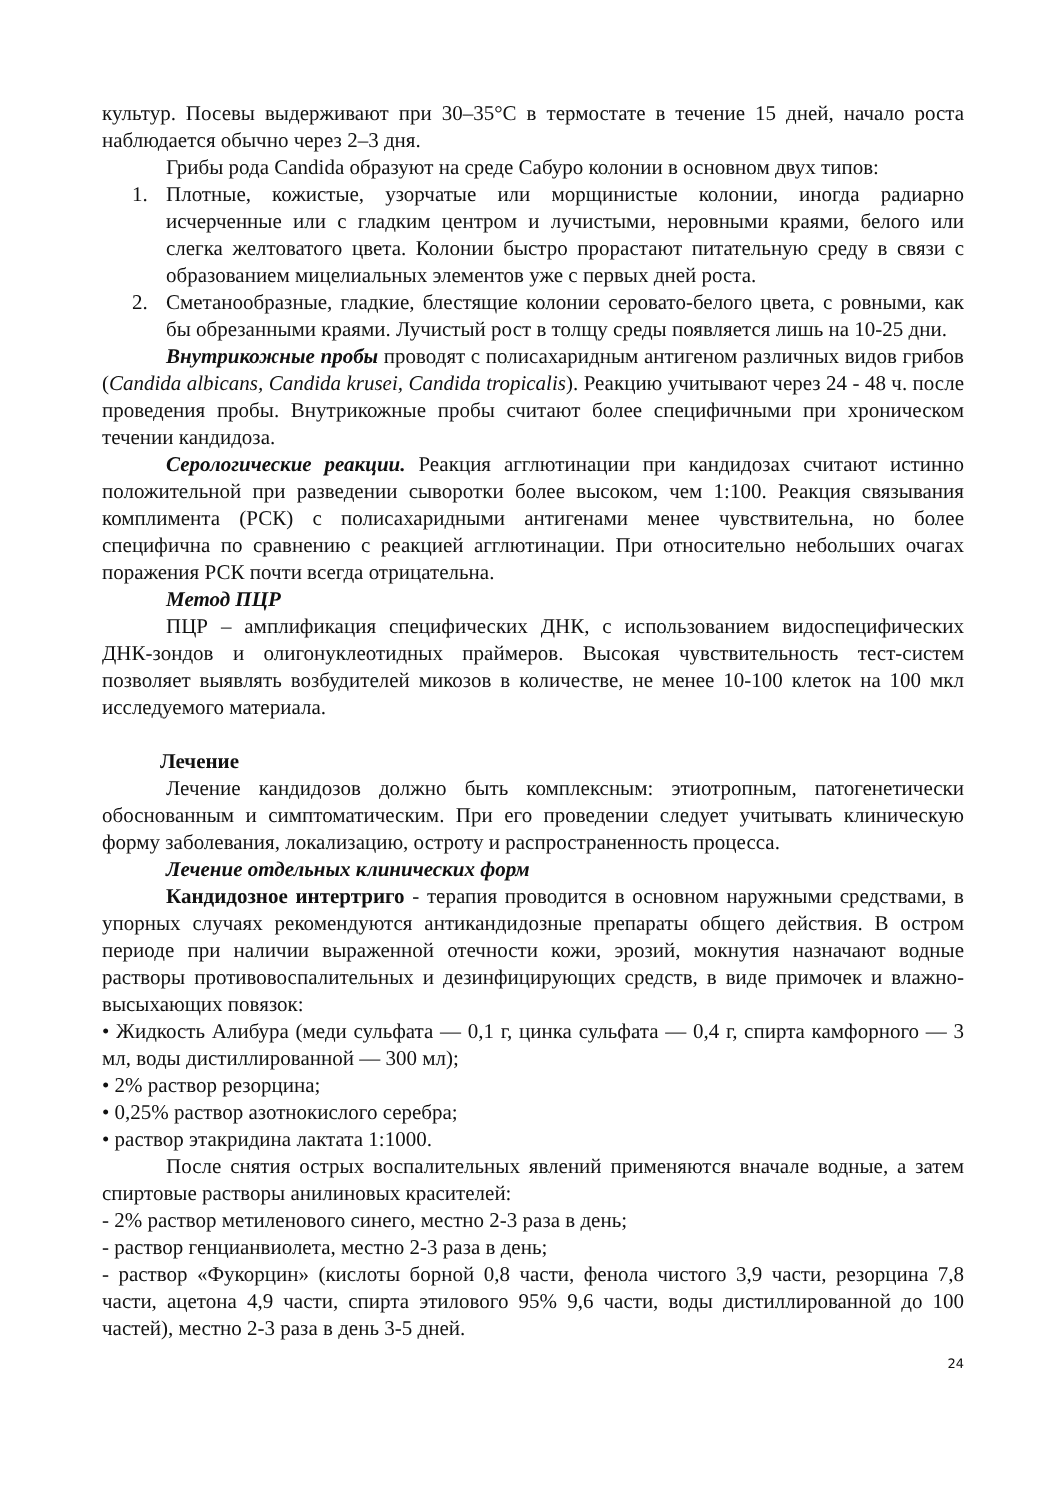культур. Посевы выдерживают при 30–35°С в термостате в течение 15 дней, начало роста наблюдается обычно через 2–3 дня.
Грибы рода Candida образуют на среде Сабуро колонии в основном двух типов:
1. Плотные, кожистые, узорчатые или морщинистые колонии, иногда радиарно исчерченные или с гладким центром и лучистыми, неровными краями, белого или слегка желтоватого цвета. Колонии быстро прорастают питательную среду в связи с образованием мицелиальных элементов уже с первых дней роста.
2. Сметанообразные, гладкие, блестящие колонии серовато-белого цвета, с ровными, как бы обрезанными краями. Лучистый рост в толщу среды появляется лишь на 10-25 дни.
Внутрикожные пробы проводят с полисахаридным антигеном различных видов грибов (Candida albicans, Candida krusei, Candida tropicalis). Реакцию учитывают через 24 - 48 ч. после проведения пробы. Внутрикожные пробы считают более специфичными при хроническом течении кандидоза.
Серологические реакции. Реакция агглютинации при кандидозах считают истинно положительной при разведении сыворотки более высоком, чем 1:100. Реакция связывания комплимента (РСК) с полисахаридными антигенами менее чувствительна, но более специфична по сравнению с реакцией агглютинации. При относительно небольших очагах поражения РСК почти всегда отрицательна.
Метод ПЦР
ПЦР – амплификация специфических ДНК, с использованием видоспецифических ДНК-зондов и олигонуклеотидных праймеров. Высокая чувствительность тест-систем позволяет выявлять возбудителей микозов в количестве, не менее 10-100 клеток на 100 мкл исследуемого материала.
Лечение
Лечение кандидозов должно быть комплексным: этиотропным, патогенетически обоснованным и симптоматическим. При его проведении следует учитывать клиническую форму заболевания, локализацию, остроту и распространенность процесса.
Лечение отдельных клинических форм
Кандидозное интертриго - терапия проводится в основном наружными средствами, в упорных случаях рекомендуются антикандидозные препараты общего действия. В остром периоде при наличии выраженной отечности кожи, эрозий, мокнутия назначают водные растворы противовоспалительных и дезинфицирующих средств, в виде примочек и влажно-высыхающих повязок:
• Жидкость Алибура (меди сульфата — 0,1 г, цинка сульфата — 0,4 г, спирта камфорного — 3 мл, воды дистиллированной — 300 мл);
• 2% раствор резорцина;
• 0,25% раствор азотнокислого серебра;
• раствор этакридина лактата 1:1000.
После снятия острых воспалительных явлений применяются вначале водные, а затем спиртовые растворы анилиновых красителей:
- 2% раствор метиленового синего, местно 2-3 раза в день;
- раствор генцианвиолета, местно 2-3 раза в день;
- раствор «Фукорцин» (кислоты борной 0,8 части, фенола чистого 3,9 части, резорцина 7,8 части, ацетона 4,9 части, спирта этилового 95% 9,6 части, воды дистиллированной до 100 частей), местно 2-3 раза в день 3-5 дней.
24